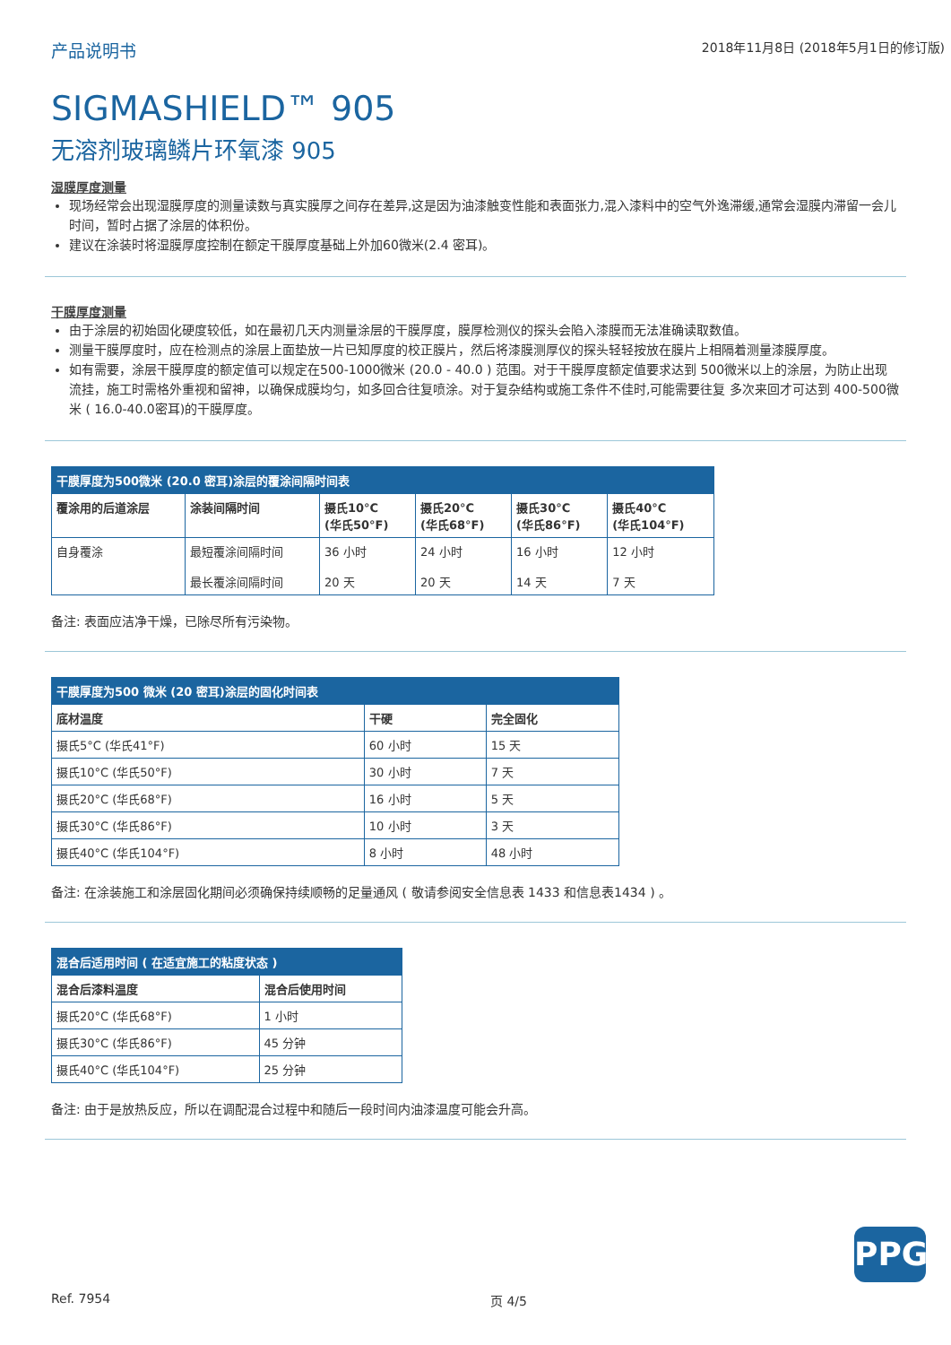产品说明书 2018年11月8日 (2018年5月1日的修订版)
SIGMASHIELD™ 905
无溶剂玻璃鳞片环氧漆 905
湿膜厚度测量
现场经常会出现湿膜厚度的测量读数与真实膜厚之间存在差异,这是因为油漆触变性能和表面张力,混入漆料中的空气外逸滞缓,通常会湿膜内滞留一会儿时间，暂时占据了涂层的体积份。
建议在涂装时将湿膜厚度控制在额定干膜厚度基础上外加60微米(2.4 密耳)。
干膜厚度测量
由于涂层的初始固化硬度较低，如在最初几天内测量涂层的干膜厚度，膜厚检测仪的探头会陷入漆膜而无法准确读取数值。
测量干膜厚度时，应在检测点的涂层上面垫放一片已知厚度的校正膜片，然后将漆膜测厚仪的探头轻轻按放在膜片上相隔着测量漆膜厚度。
如有需要，涂层干膜厚度的额定值可以规定在500-1000微米 (20.0 - 40.0 ) 范围。对于干膜厚度额定值要求达到 500微米以上的涂层，为防止出现流挂，施工时需格外重视和留神，以确保成膜均匀，如多回合往复喷涂。对于复杂结构或施工条件不佳时,可能需要往复 多次来回才可达到 400-500微米 ( 16.0-40.0密耳)的干膜厚度。
| 干膜厚度为500微米 (20.0 密耳)涂层的覆涂间隔时间表 | | | | | |
| 覆涂用的后道涂层 | 涂装间隔时间 | 摄氏10°C (华氏50°F) | 摄氏20°C (华氏68°F) | 摄氏30°C (华氏86°F) | 摄氏40°C (华氏104°F) |
| 自身覆涂 | 最短覆涂间隔时间 最长覆涂间隔时间 | 36 小时 20 天 | 24 小时 20 天 | 16 小时 14 天 | 12 小时 7 天 |
备注: 表面应洁净干燥，已除尽所有污染物。
| 干膜厚度为500 微米 (20 密耳)涂层的固化时间表 | | |
| 底材温度 | 干硬 | 完全固化 |
| 摄氏5°C (华氏41°F) | 60 小时 | 15 天 |
| 摄氏10°C (华氏50°F) | 30 小时 | 7 天 |
| 摄氏20°C (华氏68°F) | 16 小时 | 5 天 |
| 摄氏30°C (华氏86°F) | 10 小时 | 3 天 |
| 摄氏40°C (华氏104°F) | 8 小时 | 48 小时 |
备注: 在涂装施工和涂层固化期间必须确保持续顺畅的足量通风 ( 敬请参阅安全信息表 1433 和信息表1434 ) 。
| 混合后适用时间 ( 在适宜施工的粘度状态 ) | |
| 混合后漆料温度 | 混合后使用时间 |
| 摄氏20°C (华氏68°F) | 1 小时 |
| 摄氏30°C (华氏86°F) | 45 分钟 |
| 摄氏40°C (华氏104°F) | 25 分钟 |
备注: 由于是放热反应，所以在调配混合过程中和随后一段时间内油漆温度可能会升高。
PPG
Ref. 7954 页 4/5